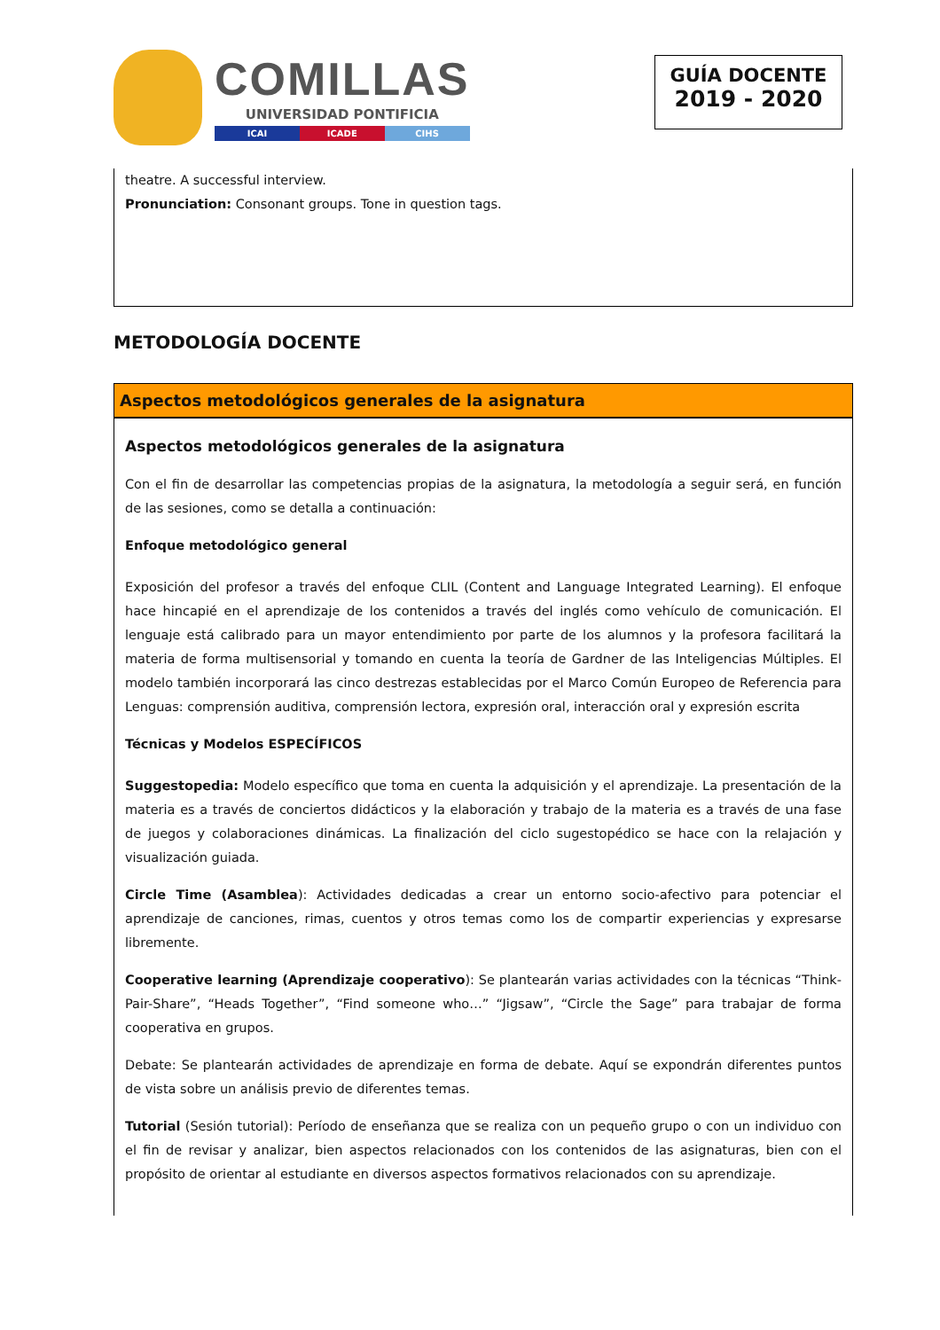COMILLAS
UNIVERSIDAD PONTIFICIA
ICAI ICADE CIHS
GUÍA DOCENTE
2019 - 2020
theatre. A successful interview.
Pronunciation: Consonant groups. Tone in question tags.
METODOLOGÍA DOCENTE
Aspectos metodológicos generales de la asignatura
Aspectos metodológicos generales de la asignatura
Con el fin de desarrollar las competencias propias de la asignatura, la metodología a seguir será, en función de las sesiones, como se detalla a continuación:
Enfoque metodológico general
Exposición del profesor a través del enfoque CLIL (Content and Language Integrated Learning). El enfoque hace hincapié en el aprendizaje de los contenidos a través del inglés como vehículo de comunicación. El lenguaje está calibrado para un mayor entendimiento por parte de los alumnos y la profesora facilitará la materia de forma multisensorial y tomando en cuenta la teoría de Gardner de las Inteligencias Múltiples. El modelo también incorporará las cinco destrezas establecidas por el Marco Común Europeo de Referencia para Lenguas: comprensión auditiva, comprensión lectora, expresión oral, interacción oral y expresión escrita
Técnicas y Modelos ESPECÍFICOS
Suggestopedia: Modelo específico que toma en cuenta la adquisición y el aprendizaje. La presentación de la materia es a través de conciertos didácticos y la elaboración y trabajo de la materia es a través de una fase de juegos y colaboraciones dinámicas. La finalización del ciclo sugestopédico se hace con la relajación y visualización guiada.
Circle Time (Asamblea): Actividades dedicadas a crear un entorno socio-afectivo para potenciar el aprendizaje de canciones, rimas, cuentos y otros temas como los de compartir experiencias y expresarse libremente.
Cooperative learning (Aprendizaje cooperativo): Se plantearán varias actividades con la técnicas “Think-Pair-Share”, “Heads Together”, “Find someone who…” “Jigsaw”, “Circle the Sage” para trabajar de forma cooperativa en grupos.
Debate: Se plantearán actividades de aprendizaje en forma de debate. Aquí se expondrán diferentes puntos de vista sobre un análisis previo de diferentes temas.
Tutorial (Sesión tutorial): Período de enseñanza que se realiza con un pequeño grupo o con un individuo con el fin de revisar y analizar, bien aspectos relacionados con los contenidos de las asignaturas, bien con el propósito de orientar al estudiante en diversos aspectos formativos relacionados con su aprendizaje.